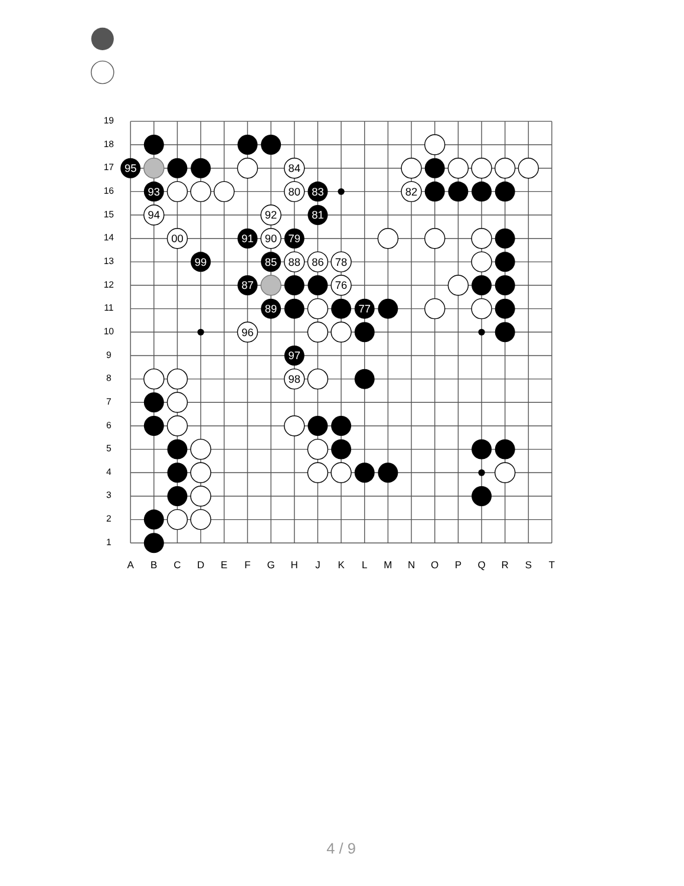19
18
17
16
15
14
13
12
11
10
9
8
7
6
5
4
3
2
1
95
93
83
81
91
79
99
85
87
89
77
97
84
80
82
94
92
00
90
88
86
78
76
96
98
A
B
C
D
E
F
G
H
J
K
L
M
N
O
P
Q
R
S
T
4 / 9